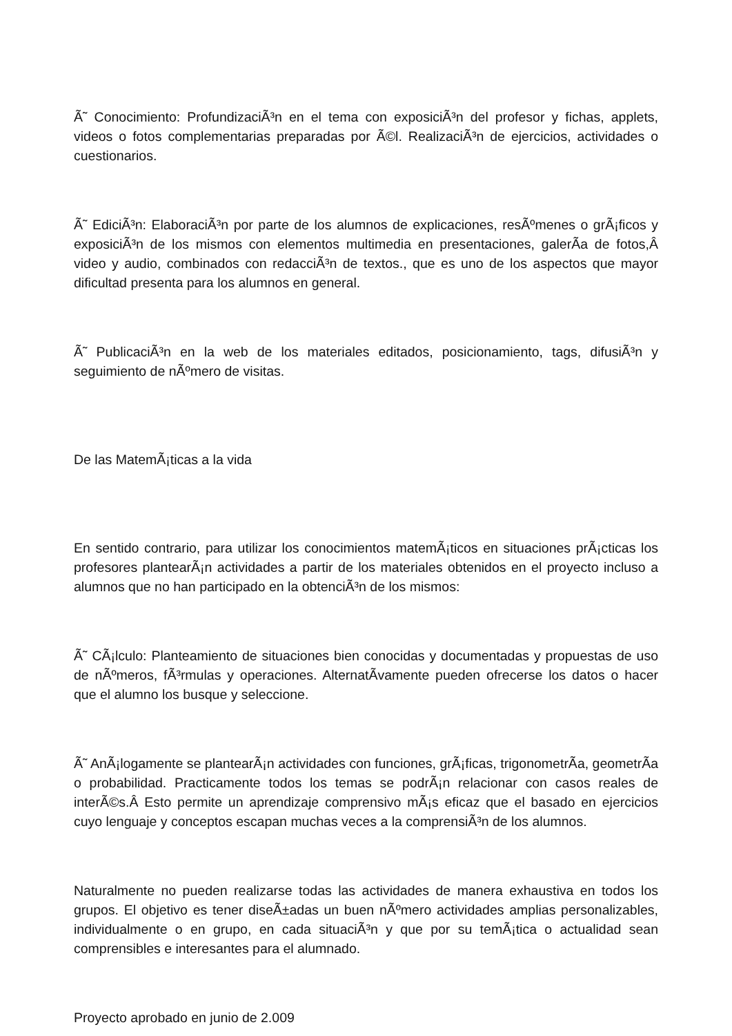Ã˜ Conocimiento: ProfundizaciÃ³n en el tema con exposiciÃ³n del profesor y fichas, applets, videos o fotos complementarias preparadas por Ã©l. RealizaciÃ³n de ejercicios, actividades o cuestionarios.
Ã˜ EdiciÃ³n: ElaboraciÃ³n por parte de los alumnos de explicaciones, resÃºmenes o grÃ¡ficos y exposiciÃ³n de los mismos con elementos multimedia en presentaciones, galerÃ­a de fotos,Â video y audio, combinados con redacciÃ³n de textos., que es uno de los aspectos que mayor dificultad presenta para los alumnos en general.
Ã˜ PublicaciÃ³n en la web de los materiales editados, posicionamiento, tags, difusiÃ³n y seguimiento de nÃºmero de visitas.
De las MatemÃ¡ticas a la vida
En sentido contrario, para utilizar los conocimientos matemÃ¡ticos en situaciones prÃ¡cticas los profesores plantearÃ¡n actividades a partir de los materiales obtenidos en el proyecto incluso a alumnos que no han participado en la obtenciÃ³n de los mismos:
Ã˜ CÃ¡lculo: Planteamiento de situaciones bien conocidas y documentadas y propuestas de uso de nÃºmeros, fÃ³rmulas y operaciones. AlternatÃ­vamente pueden ofrecerse los datos o hacer que el alumno los busque y seleccione.
Ã˜ AnÃ¡logamente se plantearÃ¡n actividades con funciones, grÃ¡ficas, trigonometrÃ­a, geometrÃ­a o probabilidad. Practicamente todos los temas se podrÃ¡n relacionar con casos reales de interÃ©s.Â Esto permite un aprendizaje comprensivo mÃ¡s eficaz que el basado en ejercicios cuyo lenguaje y conceptos escapan muchas veces a la comprensiÃ³n de los alumnos.
Naturalmente no pueden realizarse todas las actividades de manera exhaustiva en todos los grupos. El objetivo es tener diseÃ±adas un buen nÃºmero actividades amplias personalizables, individualmente o en grupo, en cada situaciÃ³n y que por su temÃ¡tica o actualidad sean comprensibles e interesantes para el alumnado.
Proyecto aprobado en junio de 2.009